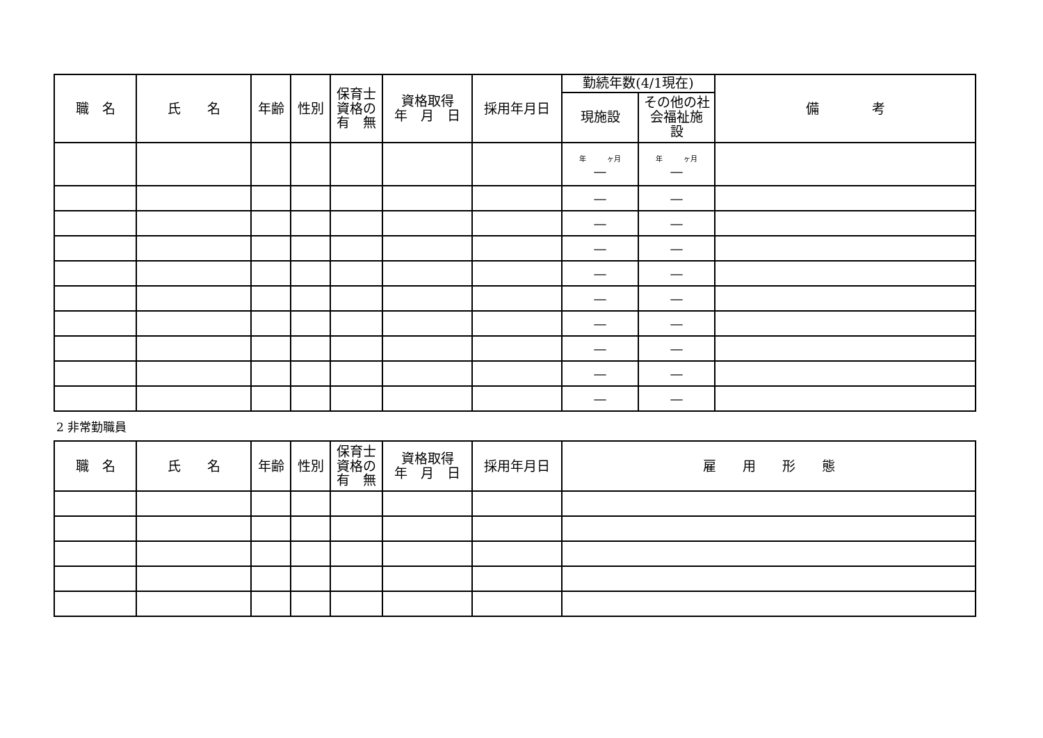| 職 名 | 氏 名 | 年齢 | 性別 | 保育士 資格の 有 無 | 資格取得 年 月 日 | 採用年月日 | 勤続年数(4/1現在) | | 備 考 |
| --- | --- | --- | --- | --- | --- | --- | --- | --- | --- |
| | | | | | | | 現施設 | その他の社 会福祉施 設 | |
| | | | | | | | 年 ヶ月 — | 年 ヶ月 — | |
| | | | | | | | — | — | |
| | | | | | | | — | — | |
| | | | | | | | — | — | |
| | | | | | | | — | — | |
| | | | | | | | — | — | |
| | | | | | | | — | — | |
| | | | | | | | — | — | |
| | | | | | | | — | — | |
| | | | | | | | — | — | |
2 非常勤職員
| 職 名 | 氏 名 | 年齢 | 性別 | 保育士 資格の 有 無 | 資格取得 年 月 日 | 採用年月日 | 雇 用 形 態 |
| --- | --- | --- | --- | --- | --- | --- | --- |